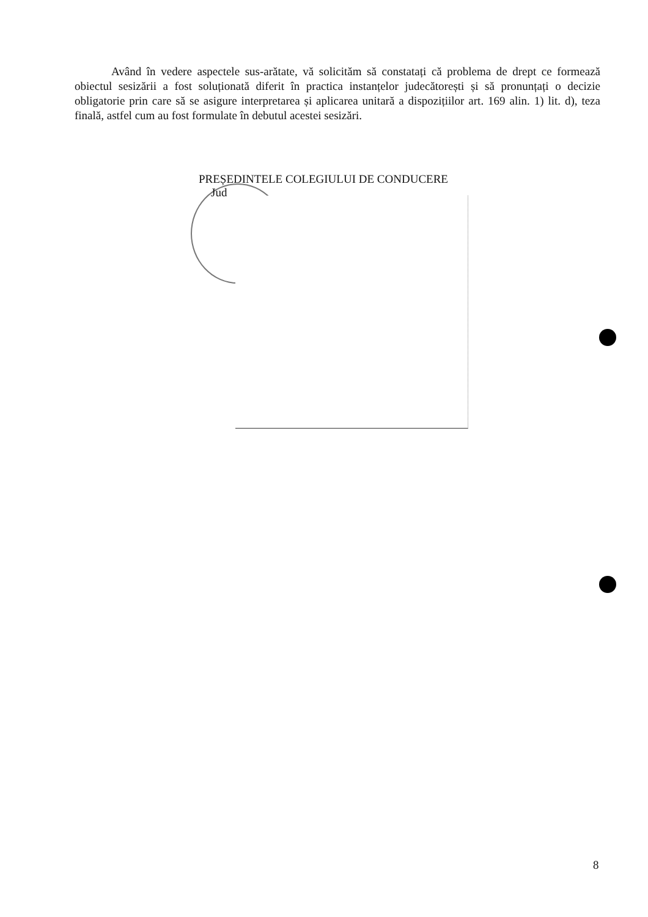Având în vedere aspectele sus-arătate, vă solicităm să constatați că problema de drept ce formează obiectul sesizării a fost soluționată diferit în practica instanțelor judecătorești și să pronunțați o decizie obligatorie prin care să se asigure interpretarea și aplicarea unitară a dispozițiilor art. 169 alin. 1) lit. d), teza finală, astfel cum au fost formulate în debutul acestei sesizări.
PREȘEDINTELE COLEGIULUI DE CONDUCERE
Jud
8